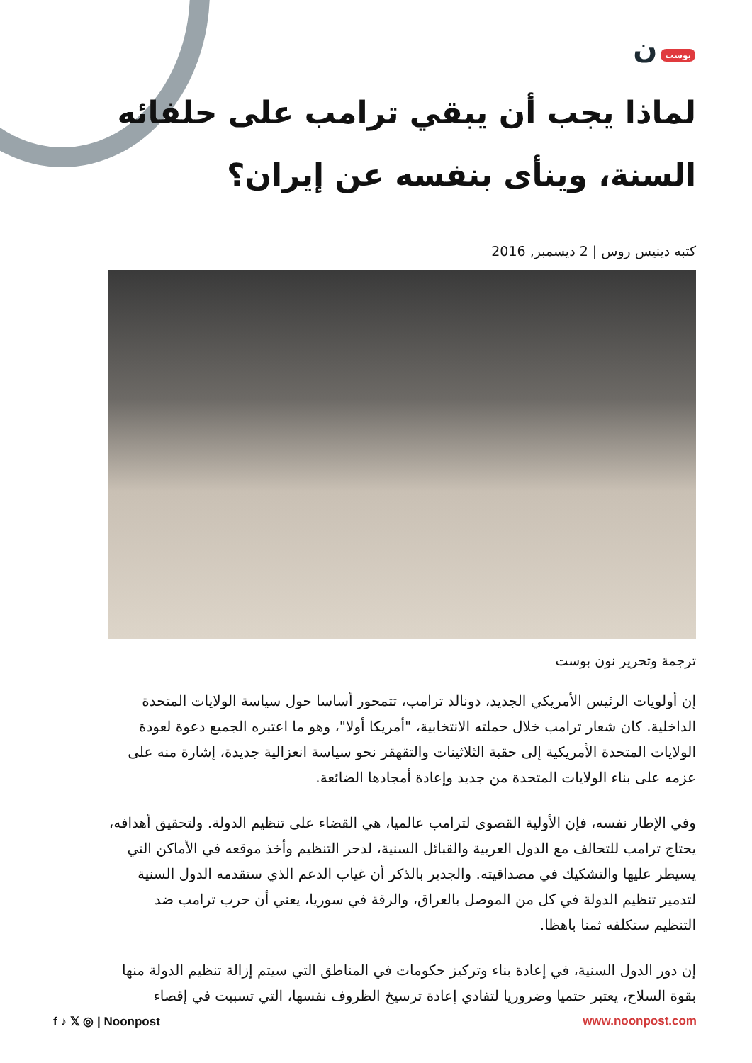بوست ن
لماذا يجب أن يبقي ترامب على حلفائه السنة، وينأى بنفسه عن إيران؟
كتبه دينيس روس | 2 ديسمبر, 2016
ترجمة وتحرير نون بوست
إن أولويات الرئيس الأمريكي الجديد، دونالد ترامب، تتمحور أساسا حول سياسة الولايات المتحدة الداخلية. كان شعار ترامب خلال حملته الانتخابية، "أمريكا أولا"، وهو ما اعتبره الجميع دعوة لعودة الولايات المتحدة الأمريكية إلى حقبة الثلاثينات والتقهقر نحو سياسة انعزالية جديدة، إشارة منه على عزمه على بناء الولايات المتحدة من جديد وإعادة أمجادها الضائعة.
وفي الإطار نفسه، فإن الأولية القصوى لترامب عالميا، هي القضاء على تنظيم الدولة. ولتحقيق أهدافه، يحتاج ترامب للتحالف مع الدول العربية والقبائل السنية، لدحر التنظيم وأخذ موقعه في الأماكن التي يسيطر عليها والتشكيك في مصداقيته. والجدير بالذكر أن غياب الدعم الذي ستقدمه الدول السنية لتدمير تنظيم الدولة في كل من الموصل بالعراق، والرقة في سوريا، يعني أن حرب ترامب ضد التنظيم ستكلفه ثمنا باهظا.
إن دور الدول السنية، في إعادة بناء وتركيز حكومات في المناطق التي سيتم إزالة تنظيم الدولة منها بقوة السلاح، يعتبر حتميا وضروريا لتفادي إعادة ترسيخ الظروف نفسها، التي تسببت في إقصاء
f ♪ 𝕏 ◎ | Noonpost www.noonpost.com